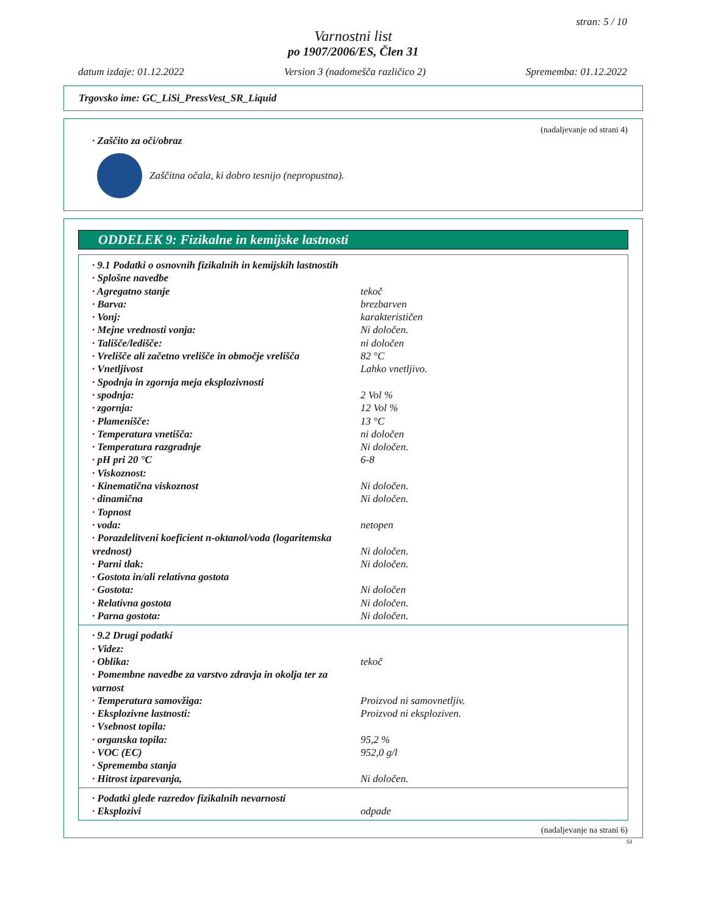stran: 5 / 10
Varnostni list
po 1907/2006/ES, Člen 31
datum izdaje: 01.12.2022 Version 3 (nadomešča različico 2) Sprememba: 01.12.2022
Trgovsko ime: GC_LiSi_PressVest_SR_Liquid
(nadaljevanje od strani 4)
· Zaščito za oči/obraz
Zaščitna očala, ki dobro tesnijo (nepropustna).
ODDELEK 9: Fizikalne in kemijske lastnosti
· 9.1 Podatki o osnovnih fizikalnih in kemijskih lastnostih
· Splošne navedbe
· Agregatno stanje tekoč
· Barva: brezbarven
· Vonj: karakterističen
· Mejne vrednosti vonja: Ni določen.
· Tališče/ledišče: ni določen
· Vrelišče ali začetno vrelišče in območje vrelišča 82 °C
· Vnetljivost Lahko vnetljivo.
· Spodnja in zgornja meja eksplozivnosti
· spodnja: 2 Vol %
· zgornja: 12 Vol %
· Plamenišče: 13 °C
· Temperatura vnetišča: ni določen
· Temperatura razgradnje Ni določen.
· pH pri 20 °C 6-8
· Viskoznost:
· Kinematična viskoznost Ni določen.
· dinamična Ni določen.
· Topnost
· voda: netopen
· Porazdelitveni koeficient n-oktanol/voda (logaritemska vrednost) Ni določen.
· Parni tlak: Ni določen.
· Gostota in/ali relativna gostota
· Gostota: Ni določen
· Relativna gostota Ni določen.
· Parna gostota: Ni določen.
· 9.2 Drugi podatki
· Videz:
· Oblika: tekoč
· Pomembne navedbe za varstvo zdravja in okolja ter za varnost
· Temperatura samovžiga: Proizvod ni samovnetljiv.
· Eksplozivne lastnosti: Proizvod ni eksploziven.
· Vsebnost topila:
· organska topila: 95,2 %
· VOC (EC) 952,0 g/l
· Sprememba stanja
· Hitrost izparevanja, Ni določen.
· Podatki glede razredov fizikalnih nevarnosti
· Eksplozivi odpade
(nadaljevanje na strani 6)
SI